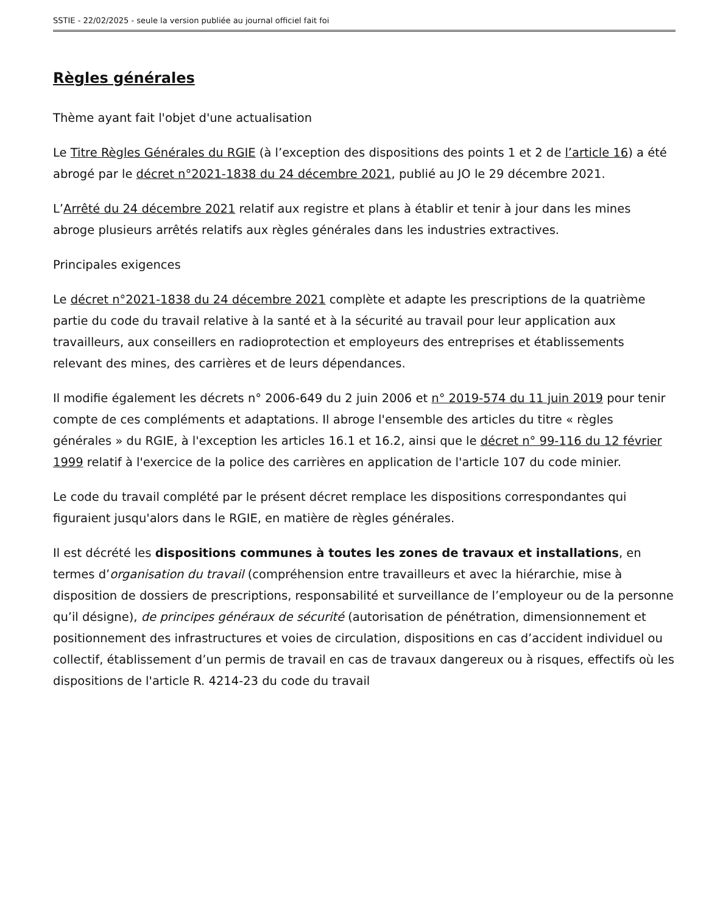SSTIE - 22/02/2025 - seule la version publiée au journal officiel fait foi
Règles générales
Thème ayant fait l'objet d'une actualisation
Le Titre Règles Générales du RGIE (à l’exception des dispositions des points 1 et 2 de l’article 16) a été abrogé par le décret n°2021-1838 du 24 décembre 2021, publié au JO le 29 décembre 2021.
L’Arrêté du 24 décembre 2021 relatif aux registre et plans à établir et tenir à jour dans les mines abroge plusieurs arrêtés relatifs aux règles générales dans les industries extractives.
Principales exigences
Le décret n°2021-1838 du 24 décembre 2021 complète et adapte les prescriptions de la quatrième partie du code du travail relative à la santé et à la sécurité au travail pour leur application aux travailleurs, aux conseillers en radioprotection et employeurs des entreprises et établissements relevant des mines, des carrières et de leurs dépendances.
Il modifie également les décrets n° 2006-649 du 2 juin 2006 et n° 2019-574 du 11 juin 2019 pour tenir compte de ces compléments et adaptations. Il abroge l'ensemble des articles du titre « règles générales » du RGIE, à l'exception les articles 16.1 et 16.2, ainsi que le décret n° 99-116 du 12 février 1999 relatif à l'exercice de la police des carrières en application de l'article 107 du code minier.
Le code du travail complété par le présent décret remplace les dispositions correspondantes qui figuraient jusqu'alors dans le RGIE, en matière de règles générales.
Il est décrété les dispositions communes à toutes les zones de travaux et installations, en termes d’organisation du travail (compréhension entre travailleurs et avec la hiérarchie, mise à disposition de dossiers de prescriptions, responsabilité et surveillance de l’employeur ou de la personne qu’il désigne), de principes généraux de sécurité (autorisation de pénétration, dimensionnement et positionnement des infrastructures et voies de circulation, dispositions en cas d’accident individuel ou collectif, établissement d’un permis de travail en cas de travaux dangereux ou à risques, effectifs où les dispositions de l'article R. 4214-23 du code du travail